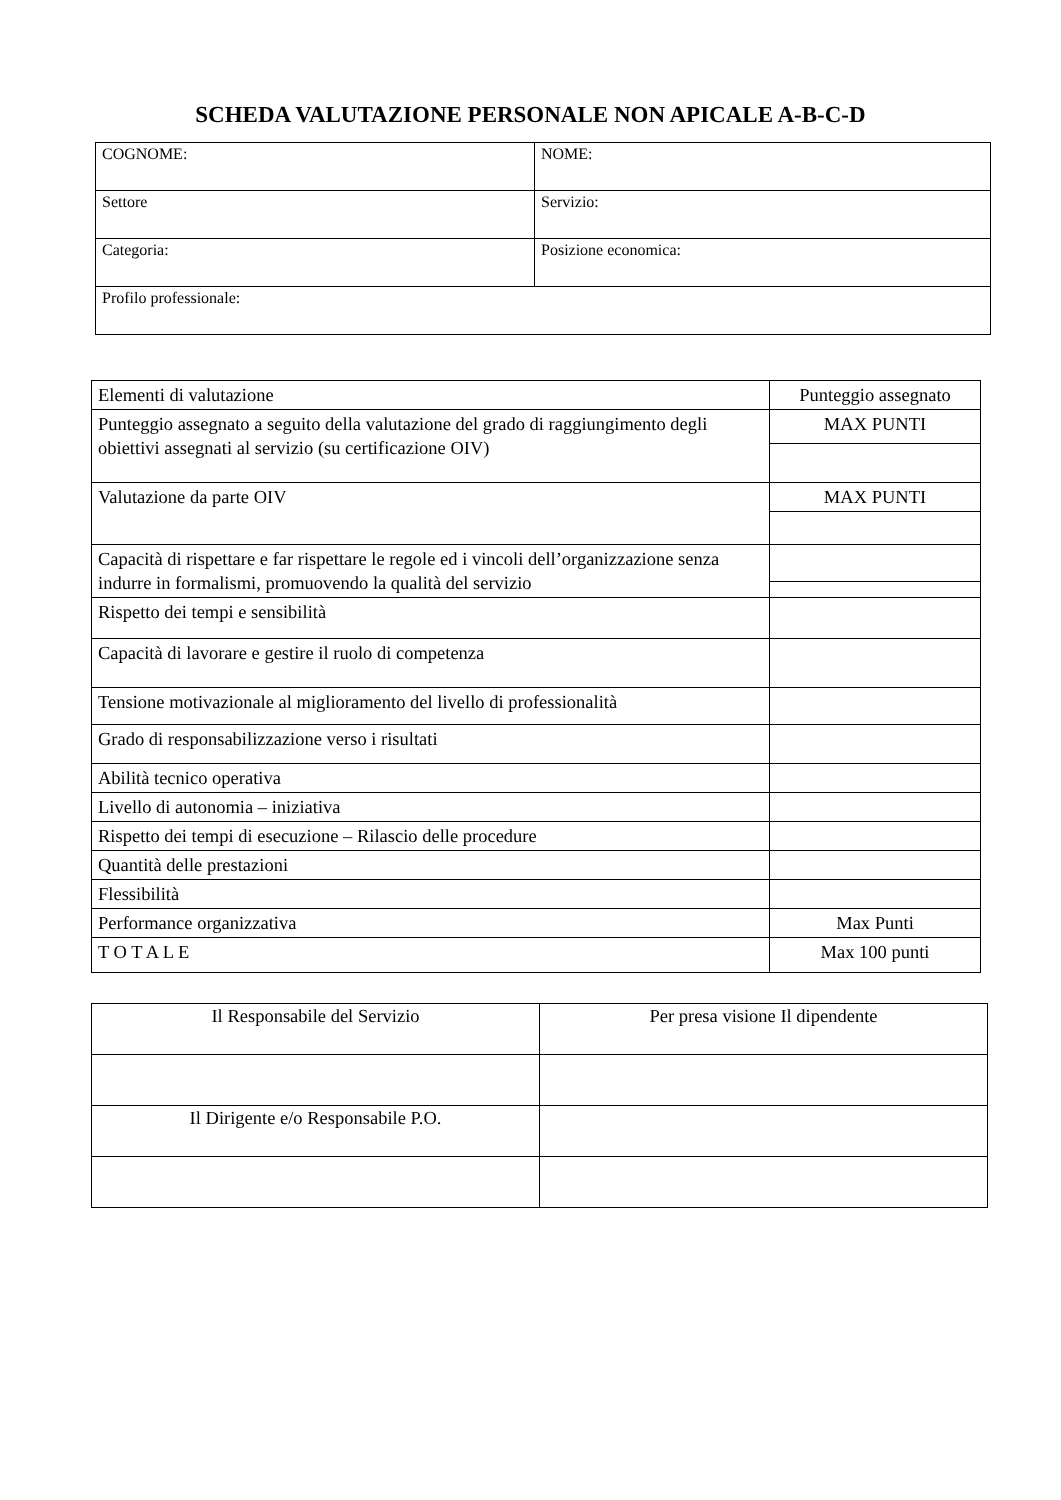SCHEDA VALUTAZIONE PERSONALE NON APICALE A-B-C-D
| COGNOME: | NOME: |
| Settore | Servizio: |
| Categoria: | Posizione economica: |
| Profilo professionale: | |
| Elementi di valutazione | Punteggio assegnato |
| --- | --- |
| Punteggio assegnato a seguito della valutazione del grado di raggiungimento degli obiettivi assegnati al servizio (su certificazione OIV) | MAX PUNTI |
| Valutazione da parte OIV | MAX PUNTI |
| Capacità di rispettare e far rispettare le regole ed i vincoli dell’organizzazione senza indurre in formalismi, promuovendo la qualità del servizio | |
| Rispetto dei tempi e sensibilità | |
| Capacità di lavorare e gestire il ruolo di competenza | |
| Tensione motivazionale al miglioramento del livello di professionalità | |
| Grado di responsabilizzazione verso i risultati | |
| Abilità tecnico operativa | |
| Livello di autonomia – iniziativa | |
| Rispetto dei tempi di esecuzione – Rilascio delle procedure | |
| Quantità delle prestazioni | |
| Flessibilità | |
| Performance organizzativa | Max Punti |
| T O T A L E | Max 100 punti |
| Il Responsabile del Servizio | Per presa visione Il dipendente |
| Il Dirigente e/o Responsabile P.O. | |